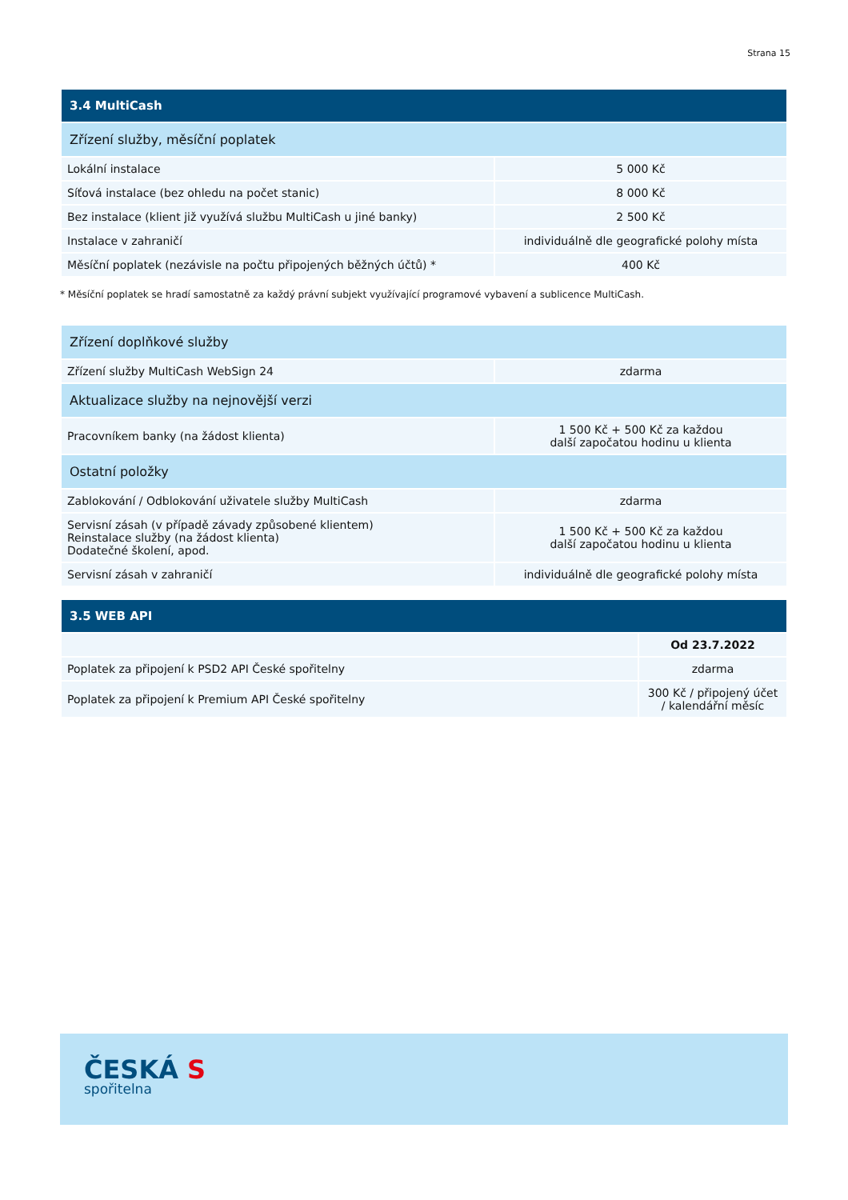Strana 15
| 3.4 MultiCash | |
| Zřízení služby, měsíční poplatek | |
| Lokální instalace | 5 000 Kč |
| Síťová instalace (bez ohledu na počet stanic) | 8 000 Kč |
| Bez instalace (klient již využívá službu MultiCash u jiné banky) | 2 500 Kč |
| Instalace v zahraničí | individuálně dle geografické polohy místa |
| Měsíční poplatek (nezávisle na počtu připojených běžných účtů) * | 400 Kč |
* Měsíční poplatek se hradí samostatně za každý právní subjekt využívající programové vybavení a sublicence MultiCash.
| Zřízení doplňkové služby | |
| Zřízení služby MultiCash WebSign 24 | zdarma |
| Aktualizace služby na nejnovější verzi | |
| Pracovníkem banky (na žádost klienta) | 1 500 Kč + 500 Kč za každou další započatou hodinu u klienta |
| Ostatní položky | |
| Zablokování / Odblokování uživatele služby MultiCash | zdarma |
| Servisní zásah (v případě závady způsobené klientem) Reinstalace služby (na žádost klienta) Dodatečné školení, apod. | 1 500 Kč + 500 Kč za každou další započatou hodinu u klienta |
| Servisní zásah v zahraničí | individuálně dle geografické polohy místa |
| 3.5 WEB API | |
| | Od 23.7.2022 |
| Poplatek za připojení k PSD2 API České spořitelny | zdarma |
| Poplatek za připojení k Premium API České spořitelny | 300 Kč / připojený účet / kalendářní měsíc |
ČESKÁ S
spořitelna